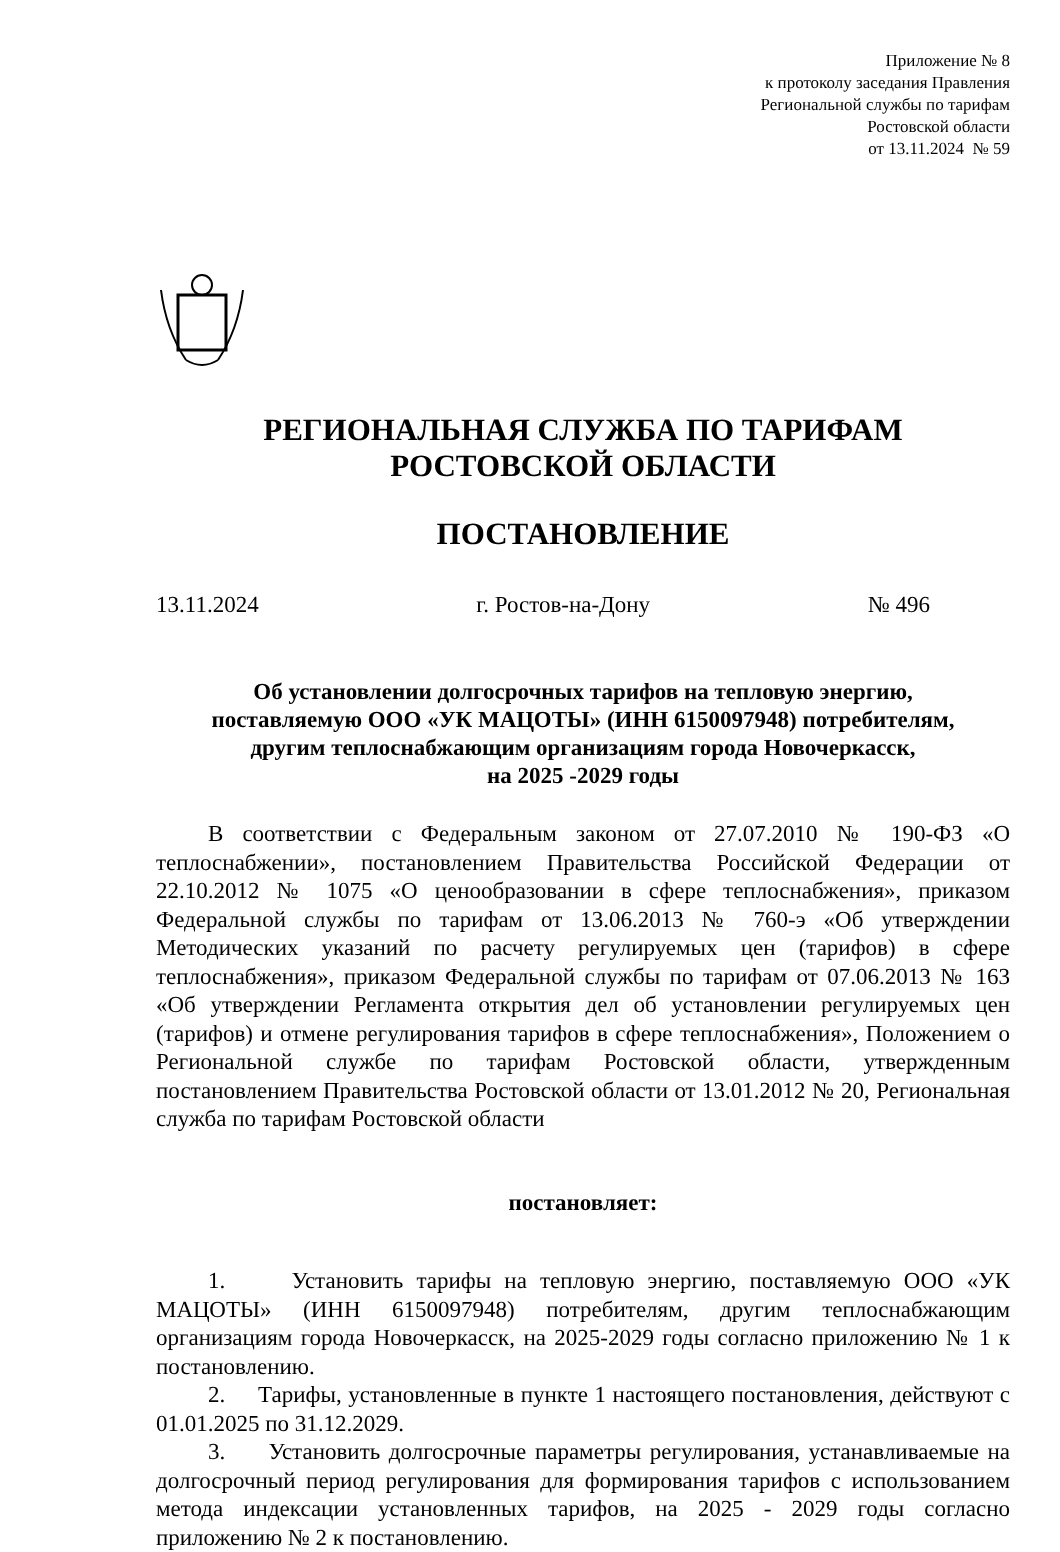Приложение № 8
к протоколу заседания Правления
Региональной службы по тарифам
Ростовской области
от 13.11.2024 № 59
РЕГИОНАЛЬНАЯ СЛУЖБА ПО ТАРИФАМ
РОСТОВСКОЙ ОБЛАСТИ
ПОСТАНОВЛЕНИЕ
13.11.2024 г. Ростов-на-Дону № 496
Об установлении долгосрочных тарифов на тепловую энергию,
поставляемую ООО «УК МАЦОТЫ» (ИНН 6150097948) потребителям,
другим теплоснабжающим организациям города Новочеркасск,
на 2025 -2029 годы
В соответствии с Федеральным законом от 27.07.2010 № 190-ФЗ «О теплоснабжении», постановлением Правительства Российской Федерации от 22.10.2012 № 1075 «О ценообразовании в сфере теплоснабжения», приказом Федеральной службы по тарифам от 13.06.2013 № 760-э «Об утверждении Методических указаний по расчету регулируемых цен (тарифов) в сфере теплоснабжения», приказом Федеральной службы по тарифам от 07.06.2013 № 163 «Об утверждении Регламента открытия дел об установлении регулируемых цен (тарифов) и отмене регулирования тарифов в сфере теплоснабжения», Положением о Региональной службе по тарифам Ростовской области, утвержденным постановлением Правительства Ростовской области от 13.01.2012 № 20, Региональная служба по тарифам Ростовской области
постановляет:
1. Установить тарифы на тепловую энергию, поставляемую ООО «УК МАЦОТЫ» (ИНН 6150097948) потребителям, другим теплоснабжающим организациям города Новочеркасск, на 2025-2029 годы согласно приложению № 1 к постановлению.
2. Тарифы, установленные в пункте 1 настоящего постановления, действуют с 01.01.2025 по 31.12.2029.
3. Установить долгосрочные параметры регулирования, устанавливаемые на долгосрочный период регулирования для формирования тарифов с использованием метода индексации установленных тарифов, на 2025 - 2029 годы согласно приложению № 2 к постановлению.